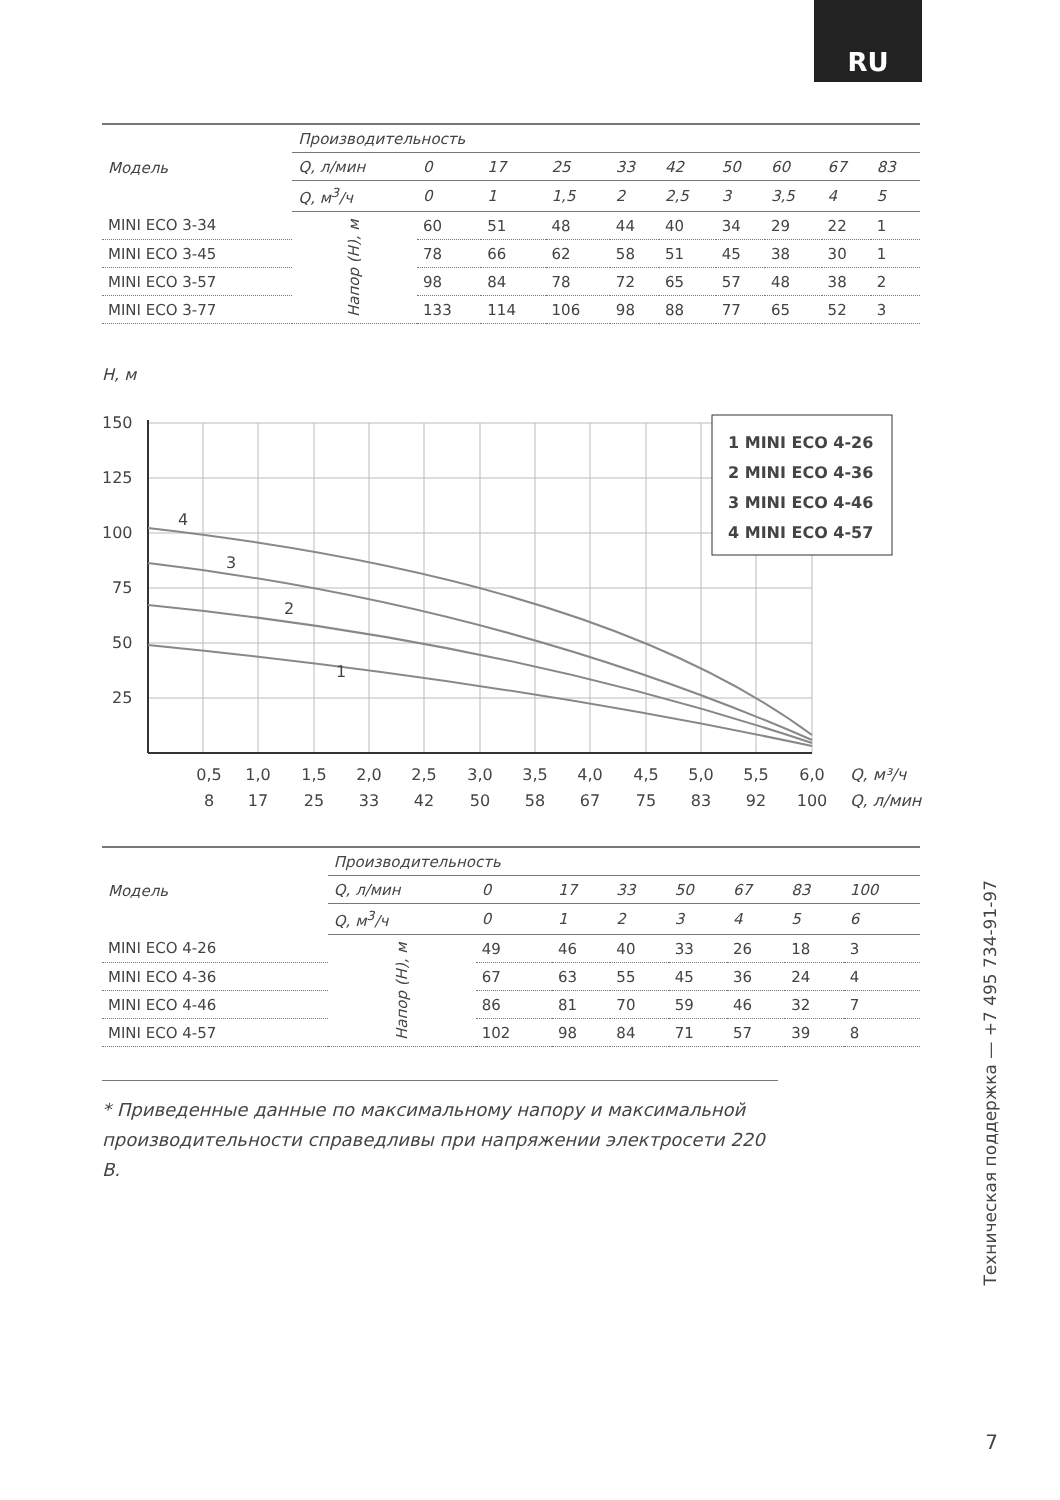RU
| Модель | Производительность | | | | | | | | | |
| --- | --- | --- | --- | --- | --- | --- | --- | --- | --- | --- |
| | Q, л/мин | 0 | 17 | 25 | 33 | 42 | 50 | 60 | 67 | 83 |
| | Q, м<sup>3</sup>/ч | 0 | 1 | 1,5 | 2 | 2,5 | 3 | 3,5 | 4 | 5 |
| MINI ECO 3-34 | Напор (H), м | 60 | 51 | 48 | 44 | 40 | 34 | 29 | 22 | 1 |
| MINI ECO 3-45 | | 78 | 66 | 62 | 58 | 51 | 45 | 38 | 30 | 1 |
| MINI ECO 3-57 | | 98 | 84 | 78 | 72 | 65 | 57 | 48 | 38 | 2 |
| MINI ECO 3-77 | | 133 | 114 | 106 | 98 | 88 | 77 | 65 | 52 | 3 |
H, м
150
125
100
75
50
25
4
3
2
1
1 MINI ECO 4-26
2 MINI ECO 4-36
3 MINI ECO 4-46
4 MINI ECO 4-57
0,5
1,0
1,5
2,0
2,5
3,0
3,5
4,0
4,5
5,0
5,5
6,0
8
17
25
33
42
50
58
67
75
83
92
100
Q, м³/ч
Q, л/мин
| Модель | Производительность | | | | | | | |
| --- | --- | --- | --- | --- | --- | --- | --- | --- |
| | Q, л/мин | 0 | 17 | 33 | 50 | 67 | 83 | 100 |
| | Q, м<sup>3</sup>/ч | 0 | 1 | 2 | 3 | 4 | 5 | 6 |
| MINI ECO 4-26 | Напор (H), м | 49 | 46 | 40 | 33 | 26 | 18 | 3 |
| MINI ECO 4-36 | | 67 | 63 | 55 | 45 | 36 | 24 | 4 |
| MINI ECO 4-46 | | 86 | 81 | 70 | 59 | 46 | 32 | 7 |
| MINI ECO 4-57 | | 102 | 98 | 84 | 71 | 57 | 39 | 8 |
* Приведенные данные по максимальному напору и максимальной производительности справедливы при напряжении электросети 220 В.
Техническая поддержка — +7 495 734-91-97
7